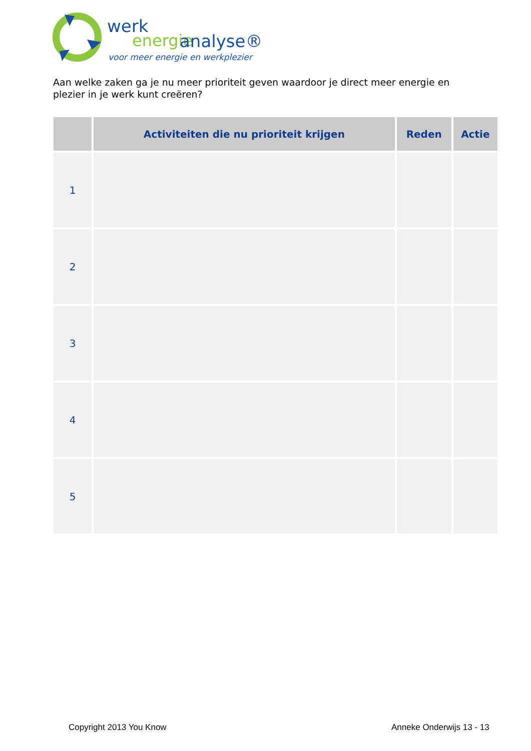werk
energie
analyse®
voor meer energie en werkplezier
Aan welke zaken ga je nu meer prioriteit geven waardoor je direct meer energie en plezier in je werk kunt creëren?
| | Activiteiten die nu prioriteit krijgen | Reden | Actie |
| --- | --- | --- | --- |
| 1 | | | |
| 2 | | | |
| 3 | | | |
| 4 | | | |
| 5 | | | |
Copyright 2013 You Know Anneke Onderwijs 13 - 13